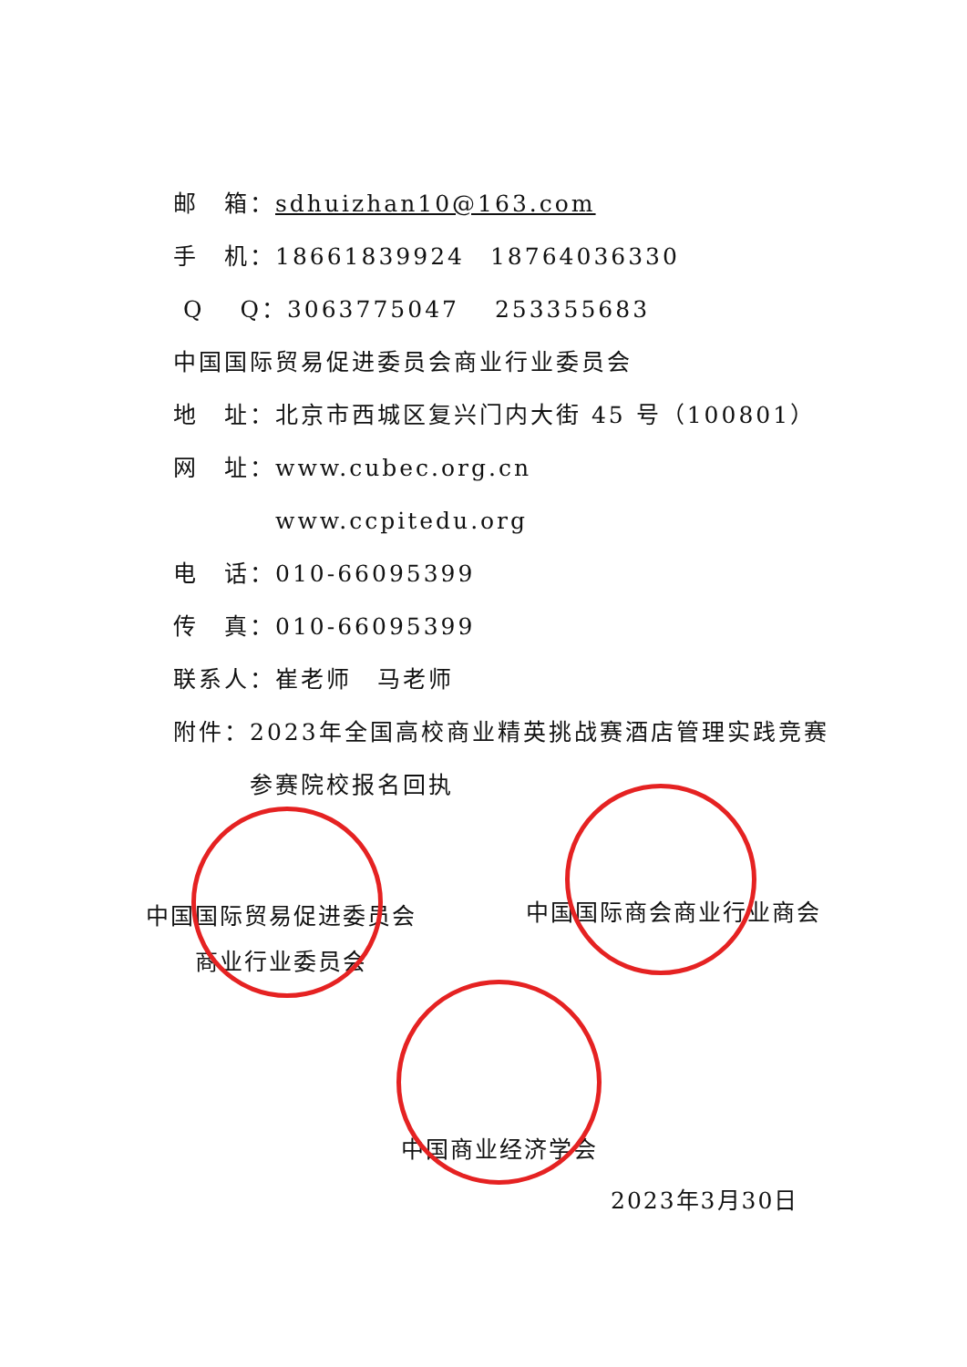邮　箱：sdhuizhan10@163.com
手　机：18661839924　18764036330
Q　 Q：3063775047　 253355683
中国国际贸易促进委员会商业行业委员会
地　址：北京市西城区复兴门内大街 45 号（100801）
网　址：www.cubec.org.cn
　　　　www.ccpitedu.org
电　话：010-66095399
传　真：010-66095399
联系人：崔老师　马老师
附件：2023年全国高校商业精英挑战赛酒店管理实践竞赛
　　　参赛院校报名回执
中国国际贸易促进委员会
商业行业委员会
中国国际商会商业行业商会
中国商业经济学会
2023年3月30日